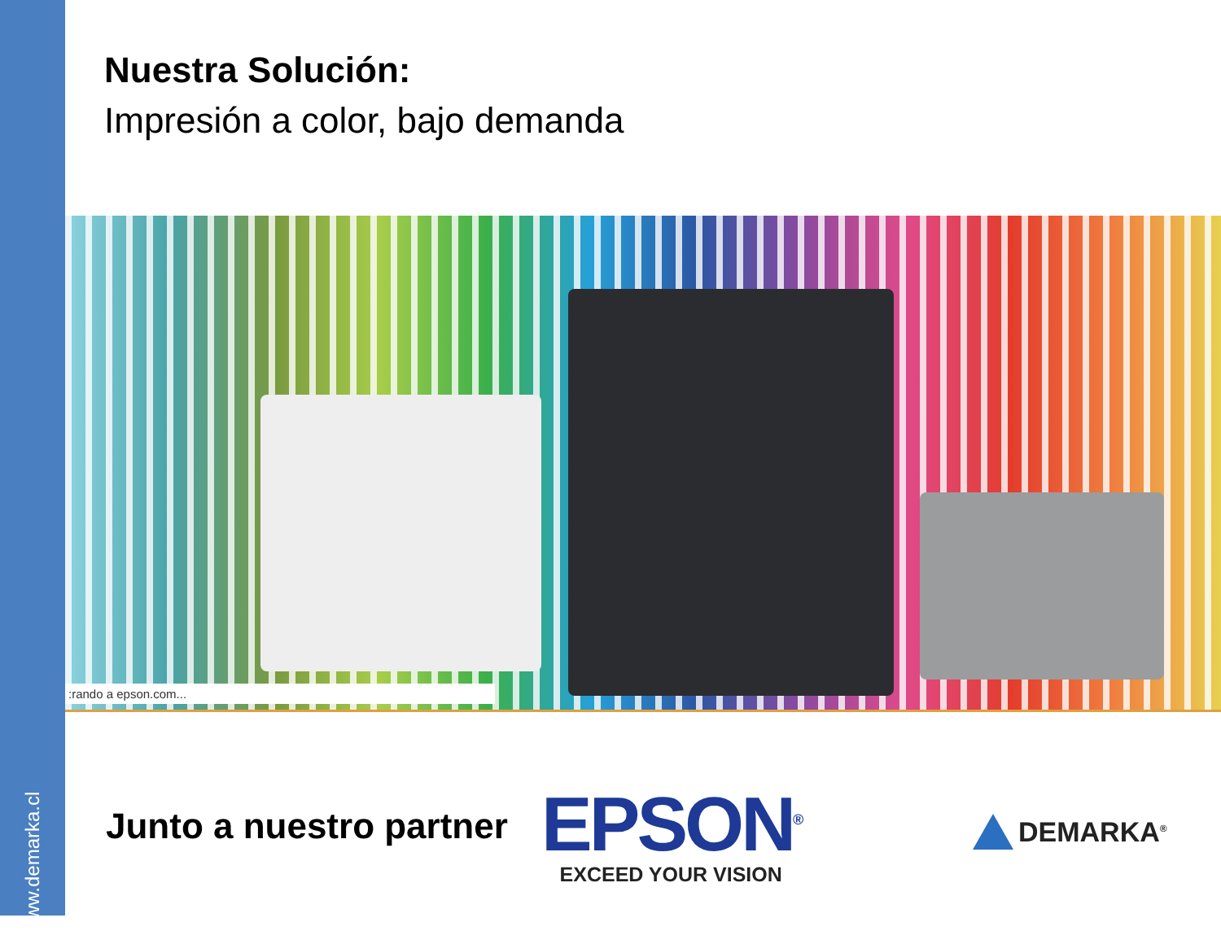www.demarka.cl
Nuestra Solución:
Impresión a color, bajo demanda
:rando a epson.com...
Junto a nuestro partner
EPSON<sup>®</sup>
EXCEED YOUR VISION
DEMARKA<sup>®</sup>